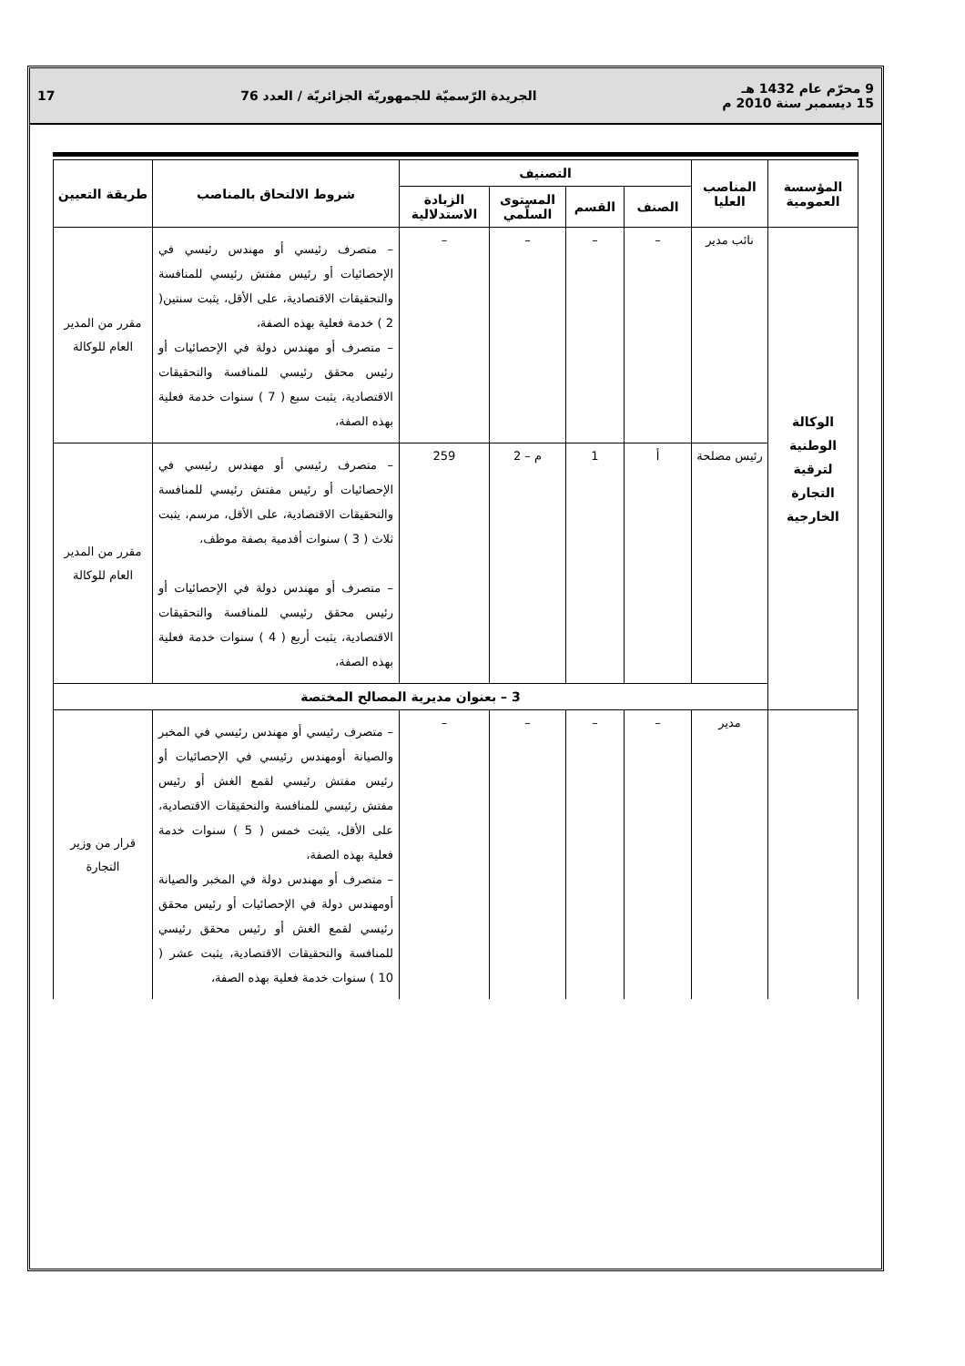9 محرّم عام 1432 هـ
15 ديسمبر سنة 2010 م
الجريدة الرّسميّة للجمهوريّة الجزائريّة / العدد 76
17
| المؤسسة العمومية | المناصب العليا | التصنيف | | | | شروط الالتحاق بالمناصب | طريقة التعيين |
| --- | --- | --- | --- | --- | --- | --- | --- |
| | | الصنف | القسم | المستوى السلّمي | الزيادة الاستدلالية | | |
| الوكالة الوطنية لترقية التجارة الخارجية | نائب مدير | – | – | – | – | – متصرف رئيسي أو مهندس رئيسي في الإحصائيات أو رئيس مفتش رئيسي للمنافسة والتحقيقات الاقتصادية، على الأقل، يثبت سنتين( 2 ) خدمة فعلية بهذه الصفة، – متصرف أو مهندس دولة في الإحصائيات أو رئيس محقق رئيسي للمنافسة والتحقيقات الاقتصادية، يثبت سبع ( 7 ) سنوات خدمة فعلية بهذه الصفة، | مقرر من المدير العام للوكالة |
| | رئيس مصلحة | أ | 1 | م – 2 | 259 | – متصرف رئيسي أو مهندس رئيسي في الإحصائيات أو رئيس مفتش رئيسي للمنافسة والتحقيقات الاقتصادية، على الأقل، مرسم، يثبت ثلاث ( 3 ) سنوات أقدمية بصفة موظف، – متصرف أو مهندس دولة في الإحصائيات أو رئيس محقق رئيسي للمنافسة والتحقيقات الاقتصادية، يثبت أربع ( 4 ) سنوات خدمة فعلية بهذه الصفة، | مقرر من المدير العام للوكالة |
| | 3 – بعنوان مديرية المصالح المختصة | | | | | | |
| | مدير | – | – | – | – | – متصرف رئيسي أو مهندس رئيسي في المخبر والصيانة أومهندس رئيسي في الإحصائيات أو رئيس مفتش رئيسي لقمع الغش أو رئيس مفتش رئيسي للمنافسة والتحقيقات الاقتصادية، على الأقل، يثبت خمس ( 5 ) سنوات خدمة فعلية بهذه الصفة، – متصرف أو مهندس دولة في المخبر والصيانة أومهندس دولة في الإحصائيات أو رئيس محقق رئيسي لقمع الغش أو رئيس محقق رئيسي للمنافسة والتحقيقات الاقتصادية، يثبت عشر ( 10 ) سنوات خدمة فعلية بهذه الصفة، | قرار من وزير التجارة |